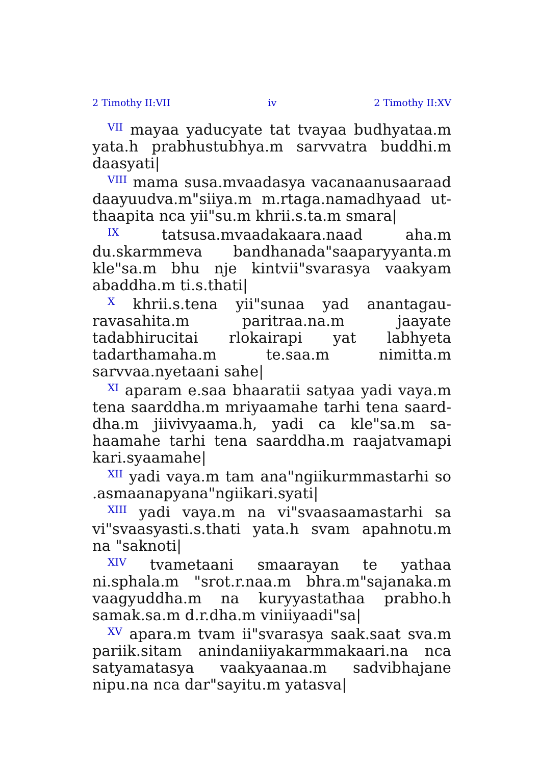2 Timothy II:VII iv 2 Timothy II:XV
<sup>VII</sup> mayaa yaducyate tat tvayaa budhyataa.m yata.h prabhustubhya.m sarvvatra buddhi.m daasyati|
<sup>VIII</sup> mama susa.mvaadasya vacanaanusaaraad daayuudva.m"siiya.m m.rtaga.namadhyaad ut­thaapita nca yii"su.m khrii.s.ta.m smara|
<sup>IX</sup> tatsusa.mvaadakaara.naad aha.m du.skarmmeva bandhanada"saaparyyanta.m kle"sa.m bhu nje kintvii"svarasya vaakyam abaddha.m ti.s.thati|
<sup>X</sup> khrii.s.tena yii"sunaa yad anantagau­ravasahita.m paritraa.na.m jaayate tadabhiruci­tai rlokairapi yat labhyeta tadarthamaha.m te.saa.m nimitta.m sarvvaa.nyetaani sahe|
<sup>XI</sup> aparam e.saa bhaaratii satyaa yadi vaya.m tena saarddha.m mriyaamahe tarhi tena saard­dha.m jiivivyaama.h, yadi ca kle"sa.m sa­haamahe tarhi tena saarddha.m raajatvamapi kari.syaamahe|
<sup>XII</sup> yadi vaya.m tam ana"ngiikurmmastarhi so .asmaanapyana"ngiikari.syati|
<sup>XIII</sup> yadi vaya.m na vi"svaasaamastarhi sa vi"svaasyasti.s.thati yata.h svam apahnotu.m na "saknoti|
<sup>XIV</sup> tvametaani smaarayan te yathaa ni.sphala.m "srot.r.naa.m bhra.m"sajanaka.m vaagyuddha.m na kuryyastathaa prabho.h samak.sa.m d.r.dha.m viniiyaadi"sa|
<sup>XV</sup> apara.m tvam ii"svarasya saak.saat sva.m pariik.sitam anindaniiyakarmmakaari.na nca satyamatasya vaakyaanaa.m sadvibhajane nipu.na nca dar"sayitu.m yatasva|